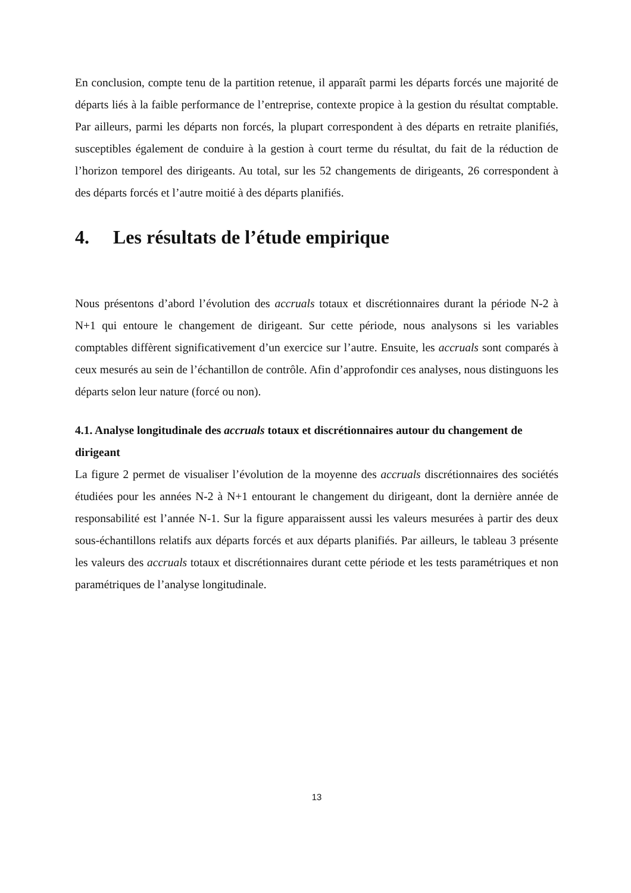En conclusion, compte tenu de la partition retenue, il apparaît parmi les départs forcés une majorité de départs liés à la faible performance de l’entreprise, contexte propice à la gestion du résultat comptable. Par ailleurs, parmi les départs non forcés, la plupart correspondent à des départs en retraite planifiés, susceptibles également de conduire à la gestion à court terme du résultat, du fait de la réduction de l’horizon temporel des dirigeants. Au total, sur les 52 changements de dirigeants, 26 correspondent à des départs forcés et l’autre moitié à des départs planifiés.
4. Les résultats de l’étude empirique
Nous présentons d’abord l’évolution des accruals totaux et discrétionnaires durant la période N-2 à N+1 qui entoure le changement de dirigeant. Sur cette période, nous analysons si les variables comptables diffèrent significativement d’un exercice sur l’autre. Ensuite, les accruals sont comparés à ceux mesurés au sein de l’échantillon de contrôle. Afin d’approfondir ces analyses, nous distinguons les départs selon leur nature (forcé ou non).
4.1. Analyse longitudinale des accruals totaux et discrétionnaires autour du changement de dirigeant
La figure 2 permet de visualiser l’évolution de la moyenne des accruals discrétionnaires des sociétés étudiées pour les années N-2 à N+1 entourant le changement du dirigeant, dont la dernière année de responsabilité est l’année N-1. Sur la figure apparaissent aussi les valeurs mesurées à partir des deux sous-échantillons relatifs aux départs forcés et aux départs planifiés. Par ailleurs, le tableau 3 présente les valeurs des accruals totaux et discrétionnaires durant cette période et les tests paramétriques et non paramétriques de l’analyse longitudinale.
13